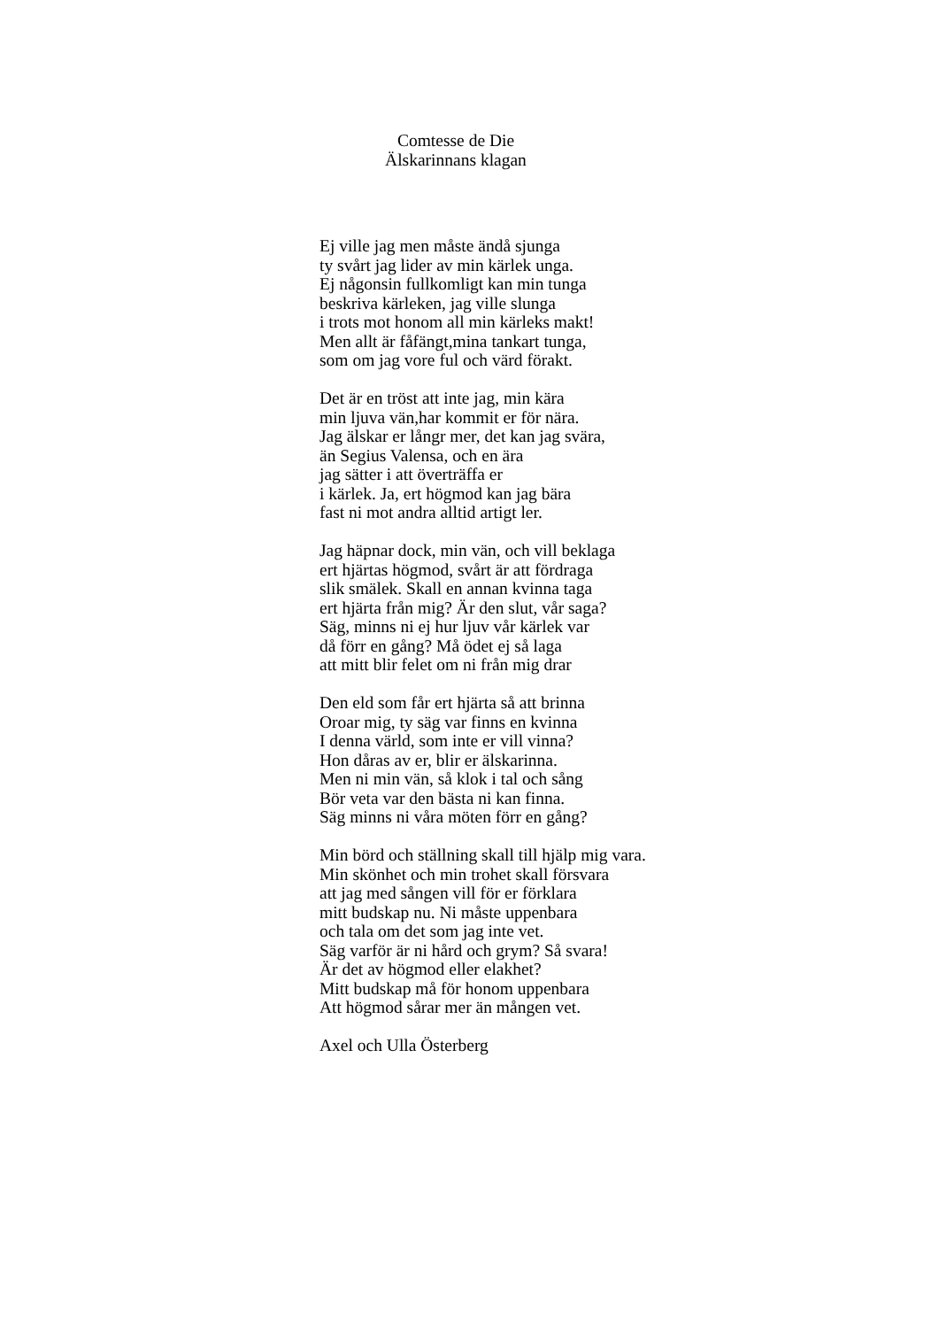Comtesse de Die
Älskarinnans klagan
Ej ville jag men måste ändå sjunga
ty svårt jag lider av min kärlek unga.
Ej någonsin fullkomligt kan min tunga
beskriva kärleken, jag ville slunga
i trots mot honom all min kärleks makt!
Men allt är fåfängt,mina tankart tunga,
som om jag vore ful och värd förakt.
Det är en tröst att inte jag, min kära
min ljuva vän,har kommit er för nära.
Jag älskar er långr mer, det kan jag svära,
än Segius Valensa, och en ära
jag sätter i att överträffa er
i kärlek. Ja, ert högmod kan jag bära
fast ni mot andra alltid artigt ler.
Jag häpnar dock, min vän, och vill beklaga
ert hjärtas högmod, svårt är att fördraga
slik smälek. Skall en annan kvinna taga
ert hjärta från mig? Är den slut, vår saga?
Säg, minns ni ej hur ljuv vår kärlek var
då förr en gång? Må ödet ej så laga
att mitt blir felet om ni från mig drar
Den eld som får ert hjärta så att brinna
Oroar mig, ty säg var finns en kvinna
I denna värld, som inte er vill vinna?
Hon dåras av er, blir er älskarinna.
Men ni min vän, så klok i tal och sång
Bör veta var den bästa ni kan finna.
Säg minns ni våra möten förr en gång?
Min börd och ställning skall till hjälp mig vara.
Min skönhet och min trohet skall försvara
att jag med sången vill för er förklara
mitt budskap nu. Ni måste uppenbara
och tala om det som jag inte vet.
Säg varför är ni hård och grym? Så svara!
Är det av högmod eller elakhet?
Mitt budskap må för honom uppenbara
Att högmod sårar mer än mången vet.
Axel och Ulla Österberg